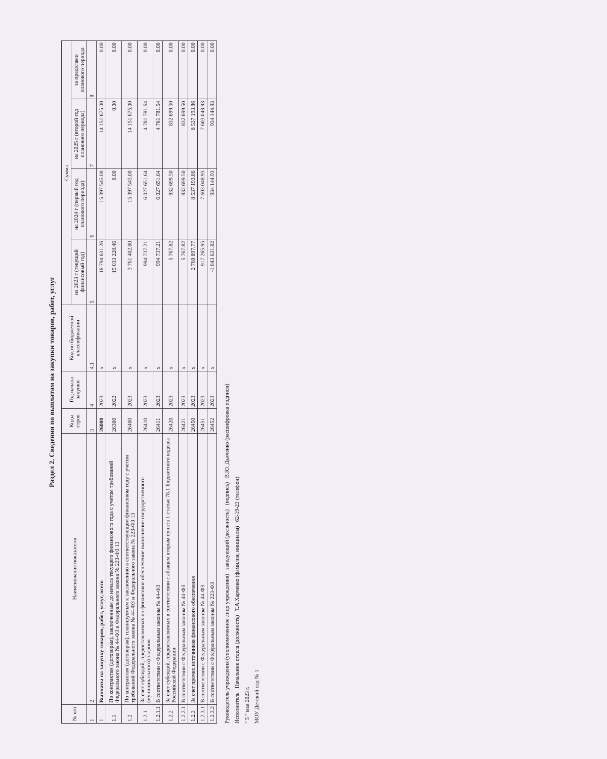Раздел 2. Сведения по выплатам на закупки товаров, работ, услуг
| № п/п | Наименование показателя | Коды строк | Год начала закупки | Код по бюджетной классификации | Сумма | | | |
| --- | --- | --- | --- | --- | --- | --- | --- | --- |
| | | | | | на 2023 г (текущий финансовый год) | на 2024 г (первый год планового периода) | на 2025 г (второй год планового периода) | за пределами планового периода |
| 1 | 2 | 3 | 4 | 4.1 | 5 | 6 | 7 | 8 |
| 1 | Выплаты на закупку товаров, работ, услуг, всего | 26000 | 2023 | x | 18 794 631.26 | 15 397 545.00 | 14 151 675.00 | 0.00 |
| 1.1 | По контрактам (договорам), заключенным до начала текущего финансового года с учетом требований Федерального закона № 44-ФЗ и Федерального закона № 223-ФЗ 13 | 26300 | 2022 | x | 15 033 228.46 | 0.00 | 0.00 | 0.00 |
| 1.2 | По контрактам (договорам), планируемым к заключению в соответствующем финансовом году с учетом требований Федерального закона № 44-ФЗ и Федерального закона № 223-ФЗ 13 | 26400 | 2023 | x | 3 761 402.80 | 15 397 545.00 | 14 151 675.00 | 0.00 |
| 1.2.1 | За счет субсидий, предоставляемых на финансовое обеспечение выполнения государственного (муниципального) задания | 26410 | 2023 | x | 994 737.21 | 6 027 651.64 | 4 781 781.64 | 0.00 |
| 1.2.1.1 | В соответствии с Федеральным законом № 44-ФЗ | 26411 | 2023 | x | 994 737.21 | 6 027 651.64 | 4 781 781.64 | 0.00 |
| 1.2.2 | За счет субсидий, предоставляемых в соответствии с абзацем вторым пункта 1 статьи 78.1 Бюджетного кодекса Российской Федерации | 26420 | 2023 | x | 5 767.82 | 832 699.50 | 832 699.50 | 0.00 |
| 1.2.2.1 | В соответствии с Федеральным законом № 44-ФЗ | 26421 | 2023 | x | 5 767.82 | 832 699.50 | 832 699.50 | 0.00 |
| 1.2.3 | За счет прочих источников финансового обеспечения | 26450 | 2023 | x | 2 760 897.77 | 8 537 193.86 | 8 537 193.86 | 0.00 |
| 1.2.3.1 | В соответствии с Федеральным законом № 44-ФЗ | 26451 | 2023 | x | 917 265.95 | 7 603 048.93 | 7 603 048.93 | 0.00 |
| 1.2.3.2 | В соответствии с Федеральным законом № 223-ФЗ | 26452 | 2023 | x | -1 843 631.82 | 934 144.93 | 934 144.93 | 0.00 |
Руководитель учреждения (уполномоченное лицо учреждения) заведующий (должность) (подпись) В.Ю. Дьяченко (расшифровка подписи)
Исполнитель Начальник отдела (должность) Т.А.Харченко (фамилия, инициалы) 62-19-23 (телефон)
" 5 " мая 2023 г.
МОУ Детский сад № 1